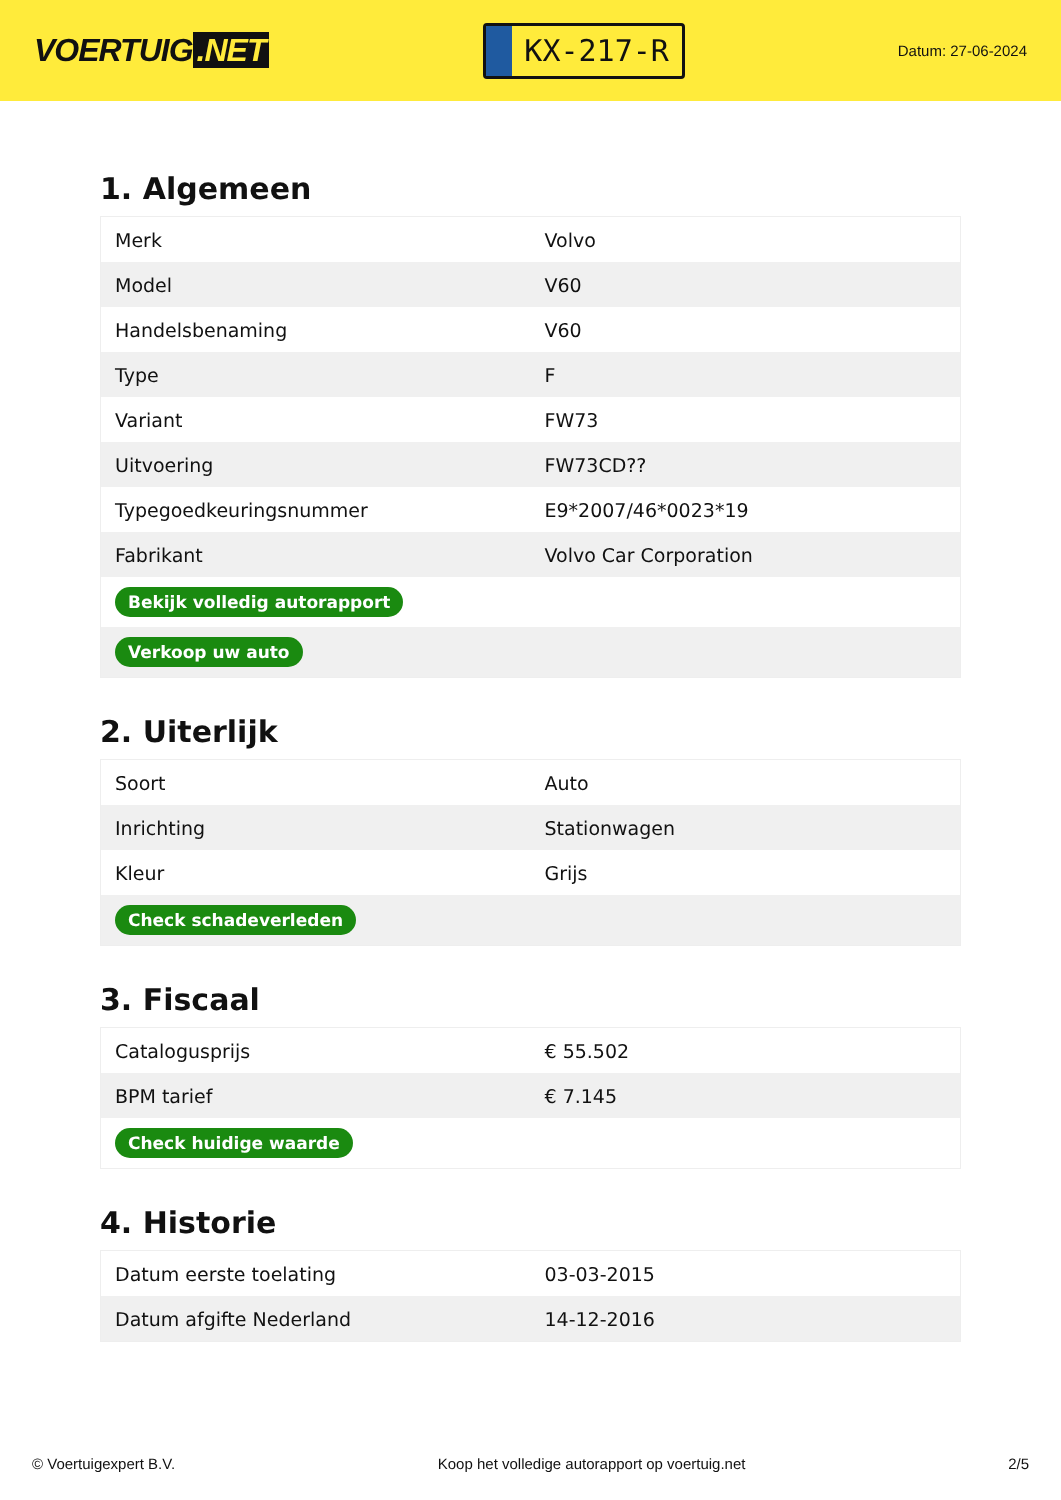VOERTUIG.NET
KX-217-R
Datum: 27-06-2024
1. Algemeen
| Merk | Volvo |
| Model | V60 |
| Handelsbenaming | V60 |
| Type | F |
| Variant | FW73 |
| Uitvoering | FW73CD?? |
| Typegoedkeuringsnummer | E9*2007/46*0023*19 |
| Fabrikant | Volvo Car Corporation |
| Bekijk volledig autorapport | |
| Verkoop uw auto | |
2. Uiterlijk
| Soort | Auto |
| Inrichting | Stationwagen |
| Kleur | Grijs |
| Check schadeverleden | |
3. Fiscaal
| Catalogusprijs | € 55.502 |
| BPM tarief | € 7.145 |
| Check huidige waarde | |
4. Historie
| Datum eerste toelating | 03-03-2015 |
| Datum afgifte Nederland | 14-12-2016 |
© Voertuigexpert B.V. Koop het volledige autorapport op voertuig.net 2/5